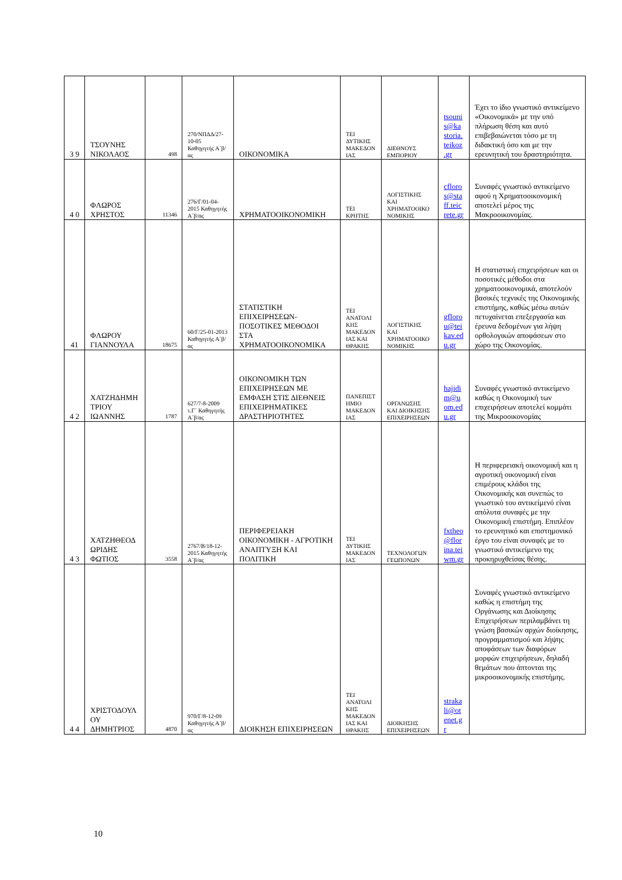| 3 9 | ΤΣΟΥΝΗΣ ΝΙΚΟΛΑΟΣ | 498 | 270/ΝΠΔΔ/27-10-05 Καθηγητής Α΄β/ας | ΟΙΚΟΝΟΜΙΚΑ | ΤΕΙ ΔΥΤΙΚΗΣ ΜΑΚΕΔΟΝΙΑΣ | ΔΙΕΘΝΟΥΣ ΕΜΠΟΡΙΟΥ | tsounis@kastoria.teikoz.gr | Έχει το ίδιο γνωστικό αντικείμενο «Οικονομικά» με την υπό πλήρωση θέση και αυτό επιβεβαιώνεται τόσο με τη διδακτική όσο και με την ερευνητική του δραστηριότητα. |
| 4 0 | ΦΛΩΡΟΣ ΧΡΗΣΤΟΣ | 11346 | 276/Γ/01-04-2015 Καθηγητής Α΄β/ας | ΧΡΗΜΑΤΟΟΙΚΟΝΟΜΙΚΗ | ΤΕΙ ΚΡΗΤΗΣ | ΛΟΓΙΣΤΙΚΗΣ ΚΑΙ ΧΡΗΜΑΤΟΟΙΚΟΝΟΜΙΚΗΣ | cfloros@staff.teicrete.gr | Συναφές γνωστικό αντικείμενο αφού η Χρηματοοικονομική αποτελεί μέρος της Μακροοικονομίας. |
| 41 | ΦΛΩΡΟΥ ΓΙΑΝΝΟΥΛΑ | 18675 | 60/Γ/25-01-2013 Καθηγητής Α΄β/ας | ΣΤΑΤΙΣΤΙΚΗ ΕΠΙΧΕΙΡΗΣΕΩΝ-ΠΟΣΟΤΙΚΕΣ ΜΕΘΟΔΟΙ ΣΤΑ ΧΡΗΜΑΤΟΟΙΚΟΝΟΜΙΚΑ | ΤΕΙ ΑΝΑΤΟΛΙΚΗΣ ΜΑΚΕΔΟΝΙΑΣ ΚΑΙ ΘΡΑΚΗΣ | ΛΟΓΙΣΤΙΚΗΣ ΚΑΙ ΧΡΗΜΑΤΟΟΙΚΟΝΟΜΙΚΗΣ | gflorou@teikav.edu.gr | Η στατιστική επιχειρήσεων και οι ποσοτικές μέθοδοι στα χρηματοοικονομικά, αποτελούν βασικές τεχνικές της Οικονομικής επιστήμης, καθώς μέσω αυτών πετυχαίνεται επεξεργασία και έρευνα δεδομένων για λήψη ορθολογικών αποφάσεων στο χώρο της Οικονομίας. |
| 4 2 | ΧΑΤΖΗΔΗΜΗΤΡΙΟΥ ΙΩΑΝΝΗΣ | 1787 | 627/7-8-2009 τ.Γ΄ Καθηγητής Α΄β/ας | ΟΙΚΟΝΟΜΙΚΗ ΤΩΝ ΕΠΙΧΕΙΡΗΣΕΩΝ ΜΕ ΕΜΦΑΣΗ ΣΤΙΣ ΔΙΕΘΝΕΙΣ ΕΠΙΧΕΙΡΗΜΑΤΙΚΕΣ ΔΡΑΣΤΗΡΙΟΤΗΤΕΣ | ΠΑΝΕΠΙΣΤΗΜΙΟ ΜΑΚΕΔΟΝΙΑΣ | ΟΡΓΑΝΩΣΗΣ ΚΑΙ ΔΙΟΙΚΗΣΗΣ ΕΠΙΧΕΙΡΗΣΕΩΝ | hajidim@uom.edu.gr | Συναφές γνωστικό αντικείμενο καθώς η Οικονομική των επιχειρήσεων αποτελεί κομμάτι της Μικροοικονομίας |
| 4 3 | ΧΑΤΖΗΘΕΟΔΩΡΙΔΗΣ ΦΩΤΙΟΣ | 3558 | 2767/Β/18-12-2015 Καθηγητής Α΄β/ας | ΠΕΡΙΦΕΡΕΙΑΚΗ ΟΙΚΟΝΟΜΙΚΗ - ΑΓΡΟΤΙΚΗ ΑΝΑΠΤΥΞΗ ΚΑΙ ΠΟΛΙΤΙΚΗ | ΤΕΙ ΔΥΤΙΚΗΣ ΜΑΚΕΔΟΝΙΑΣ | ΤΕΧΝΟΛΟΓΩΝ ΓΕΩΠΟΝΩΝ | fxtheo@florina.teiwm.gr | Η περιφερειακή οικονομική και η αγροτική οικονομική είναι επιμέρους κλάδοι της Οικονομικής και συνεπώς το γνωστικό του αντικείμενό είναι απόλυτα συναφές με την Οικονομική επιστήμη. Επιπλέον το ερευνητικό και επιστημονικό έργο του είναι συναφές με το γνωστικό αντικείμενο της προκηρυχθείσας θέσης. |
| 4 4 | ΧΡΙΣΤΟΔΟΥΛΟΥ ΔΗΜΗΤΡΙΟΣ | 4870 | 970/Γ/8-12-09 Καθηγητής Α΄β/ας | ΔΙΟΙΚΗΣΗ ΕΠΙΧΕΙΡΗΣΕΩΝ | ΤΕΙ ΑΝΑΤΟΛΙΚΗΣ ΜΑΚΕΔΟΝΙΑΣ ΚΑΙ ΘΡΑΚΗΣ | ΔΙΟΙΚΗΣΗΣ ΕΠΙΧΕΙΡΗΣΕΩΝ | strakali@otenet.gr | Συναφές γνωστικό αντικείμενο καθώς η επιστήμη της Οργάνωσης και Διοίκησης Επιχειρήσεων περιλαμβάνει τη γνώση βασικών αρχών διοίκησης, προγραμματισμού και λήψης αποφάσεων των διαφόρων μορφών επιχειρήσεων, δηλαδή θεμάτων που άπτονται της μικροοικονομικής επιστήμης. |
10